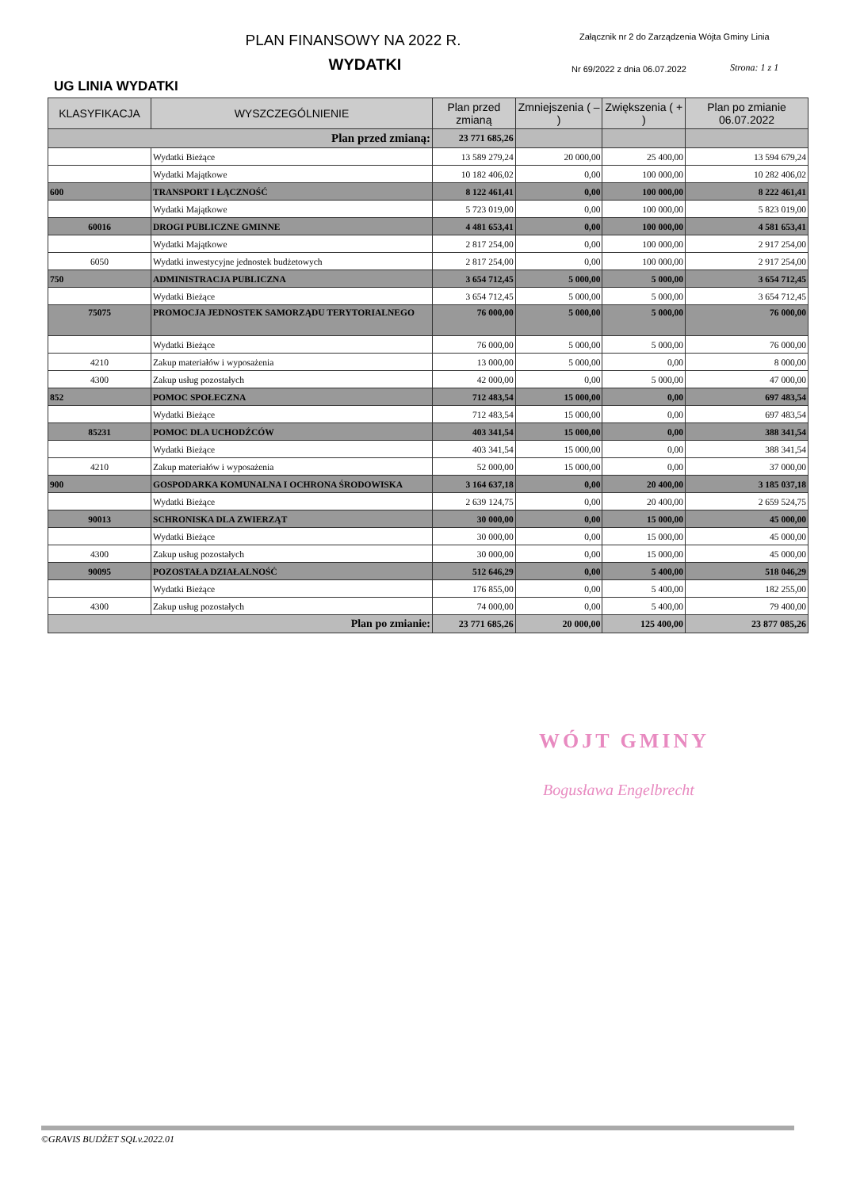PLAN FINANSOWY NA 2022 R.
Załącznik nr 2 do Zarządzenia Wójta Gminy Linia
WYDATKI
Nr 69/2022 z dnia 06.07.2022
Strona: 1 z 1
UG LINIA WYDATKI
| KLASYFIKACJA | WYSZCZEGÓLNIENIE | Plan przed zmianą | Zmniejszenia ( – ) | Zwiększenia ( + ) | Plan po zmianie 06.07.2022 |
| --- | --- | --- | --- | --- | --- |
| Plan przed zmianą: | | 23 771 685,26 | | | |
| | Wydatki Bieżące | 13 589 279,24 | 20 000,00 | 25 400,00 | 13 594 679,24 |
| | Wydatki Majątkowe | 10 182 406,02 | 0,00 | 100 000,00 | 10 282 406,02 |
| 600 | TRANSPORT I ŁĄCZNOŚĆ | 8 122 461,41 | 0,00 | 100 000,00 | 8 222 461,41 |
| | Wydatki Majątkowe | 5 723 019,00 | 0,00 | 100 000,00 | 5 823 019,00 |
| 60016 | DROGI PUBLICZNE GMINNE | 4 481 653,41 | 0,00 | 100 000,00 | 4 581 653,41 |
| | Wydatki Majątkowe | 2 817 254,00 | 0,00 | 100 000,00 | 2 917 254,00 |
| 6050 | Wydatki inwestycyjne jednostek budżetowych | 2 817 254,00 | 0,00 | 100 000,00 | 2 917 254,00 |
| 750 | ADMINISTRACJA PUBLICZNA | 3 654 712,45 | 5 000,00 | 5 000,00 | 3 654 712,45 |
| | Wydatki Bieżące | 3 654 712,45 | 5 000,00 | 5 000,00 | 3 654 712,45 |
| 75075 | PROMOCJA JEDNOSTEK SAMORZĄDU TERYTORIALNEGO | 76 000,00 | 5 000,00 | 5 000,00 | 76 000,00 |
| | Wydatki Bieżące | 76 000,00 | 5 000,00 | 5 000,00 | 76 000,00 |
| 4210 | Zakup materiałów i wyposażenia | 13 000,00 | 5 000,00 | 0,00 | 8 000,00 |
| 4300 | Zakup usług pozostałych | 42 000,00 | 0,00 | 5 000,00 | 47 000,00 |
| 852 | POMOC SPOŁECZNA | 712 483,54 | 15 000,00 | 0,00 | 697 483,54 |
| | Wydatki Bieżące | 712 483,54 | 15 000,00 | 0,00 | 697 483,54 |
| 85231 | POMOC DLA UCHODŹCÓW | 403 341,54 | 15 000,00 | 0,00 | 388 341,54 |
| | Wydatki Bieżące | 403 341,54 | 15 000,00 | 0,00 | 388 341,54 |
| 4210 | Zakup materiałów i wyposażenia | 52 000,00 | 15 000,00 | 0,00 | 37 000,00 |
| 900 | GOSPODARKA KOMUNALNA I OCHRONA ŚRODOWISKA | 3 164 637,18 | 0,00 | 20 400,00 | 3 185 037,18 |
| | Wydatki Bieżące | 2 639 124,75 | 0,00 | 20 400,00 | 2 659 524,75 |
| 90013 | SCHRONISKA DLA ZWIERZĄT | 30 000,00 | 0,00 | 15 000,00 | 45 000,00 |
| | Wydatki Bieżące | 30 000,00 | 0,00 | 15 000,00 | 45 000,00 |
| 4300 | Zakup usług pozostałych | 30 000,00 | 0,00 | 15 000,00 | 45 000,00 |
| 90095 | POZOSTAŁA DZIAŁALNOŚĆ | 512 646,29 | 0,00 | 5 400,00 | 518 046,29 |
| | Wydatki Bieżące | 176 855,00 | 0,00 | 5 400,00 | 182 255,00 |
| 4300 | Zakup usług pozostałych | 74 000,00 | 0,00 | 5 400,00 | 79 400,00 |
| Plan po zmianie: | | 23 771 685,26 | 20 000,00 | 125 400,00 | 23 877 085,26 |
WÓJT GMINY
Bogusława Engelbrecht
©GRAVIS BUDŻET SQLv.2022.01